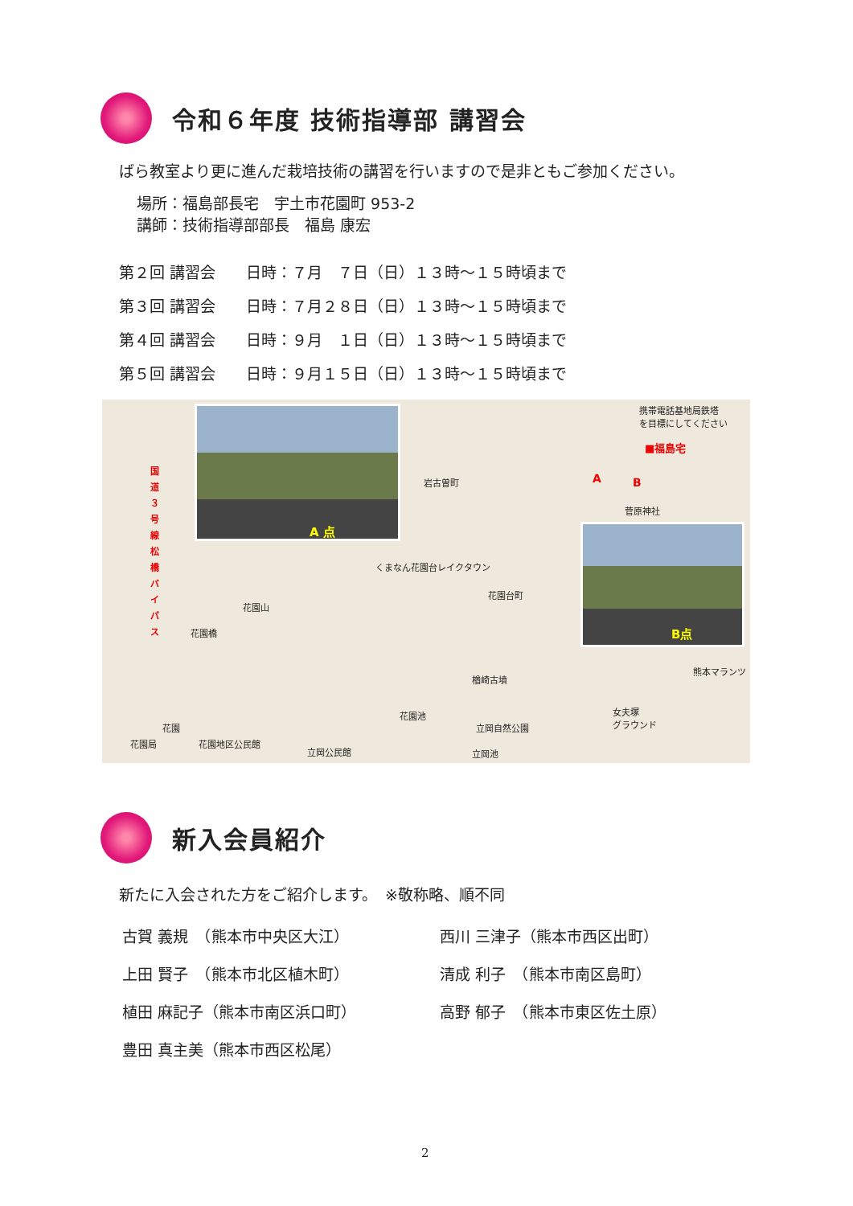令和６年度 技術指導部 講習会
ばら教室より更に進んだ栽培技術の講習を行いますので是非ともご参加ください。
場所：福島部長宅　宇土市花園町 953-2
講師：技術指導部部長　福島 康宏
第２回 講習会　　日時：７月　７日（日）１３時～１５時頃まで
第３回 講習会　　日時：７月２８日（日）１３時～１５時頃まで
第４回 講習会　　日時：９月　１日（日）１３時～１５時頃まで
第５回 講習会　　日時：９月１５日（日）１３時～１５時頃まで
国道３号線松橋バイパス
A 点
岩古曽町
携帯電話基地局鉄塔
を目標にしてください
■福島宅
A B
菅原神社
B点
くまなん花園台レイクタウン
花園台町
花園山
花園橋
楢崎古墳
熊本マランツ
花園池
立岡自然公園
女夫塚
グラウンド
花園
花園局 花園地区公民館
立岡公民館 立岡池
新入会員紹介
新たに入会された方をご紹介します。　※敬称略、順不同
古賀 義規　（熊本市中央区大江） 西川 三津子（熊本市西区出町）
上田 賢子　（熊本市北区植木町） 清成 利子　（熊本市南区島町）
植田 麻記子（熊本市南区浜口町） 高野 郁子　（熊本市東区佐土原）
豊田 真主美（熊本市西区松尾）
2